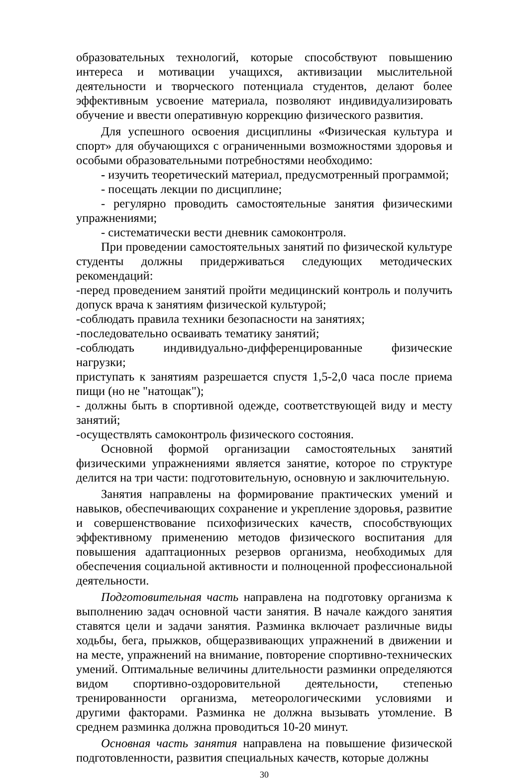образовательных технологий, которые способствуют повышению интереса и мотивации учащихся, активизации мыслительной деятельности и творческого потенциала студентов, делают более эффективным усвоение материала, позволяют индивидуализировать обучение и ввести оперативную коррекцию физического развития.
Для успешного освоения дисциплины «Физическая культура и спорт» для обучающихся с ограниченными возможностями здоровья и особыми образовательными потребностями необходимо:
- изучить теоретический материал, предусмотренный программой;
- посещать лекции по дисциплине;
- регулярно проводить самостоятельные занятия физическими упражнениями;
- систематически вести дневник самоконтроля.
При проведении самостоятельных занятий по физической культуре студенты должны придерживаться следующих методических рекомендаций:
-перед проведением занятий пройти медицинский контроль и получить допуск врача к занятиям физической культурой;
-соблюдать правила техники безопасности на занятиях;
-последовательно осваивать тематику занятий;
-соблюдать индивидуально-дифференцированные физические нагрузки;
приступать к занятиям разрешается спустя 1,5-2,0 часа после приема пищи (но не "натощак");
- должны быть в спортивной одежде, соответствующей виду и месту занятий;
-осуществлять самоконтроль физического состояния.
Основной формой организации самостоятельных занятий физическими упражнениями является занятие, которое по структуре делится на три части: подготовительную, основную и заключительную.
Занятия направлены на формирование практических умений и навыков, обеспечивающих сохранение и укрепление здоровья, развитие и совершенствование психофизических качеств, способствующих эффективному применению методов физического воспитания для повышения адаптационных резервов организма, необходимых для обеспечения социальной активности и полноценной профессиональной деятельности.
Подготовительная часть направлена на подготовку организма к выполнению задач основной части занятия. В начале каждого занятия ставятся цели и задачи занятия. Разминка включает различные виды ходьбы, бега, прыжков, общеразвивающих упражнений в движении и на месте, упражнений на внимание, повторение спортивно-технических умений. Оптимальные величины длительности разминки определяются видом спортивно-оздоровительной деятельности, степенью тренированности организма, метеорологическими условиями и другими факторами. Разминка не должна вызывать утомление. В среднем разминка должна проводиться 10-20 минут.
Основная часть занятия направлена на повышение физической подготовленности, развития специальных качеств, которые должны
30